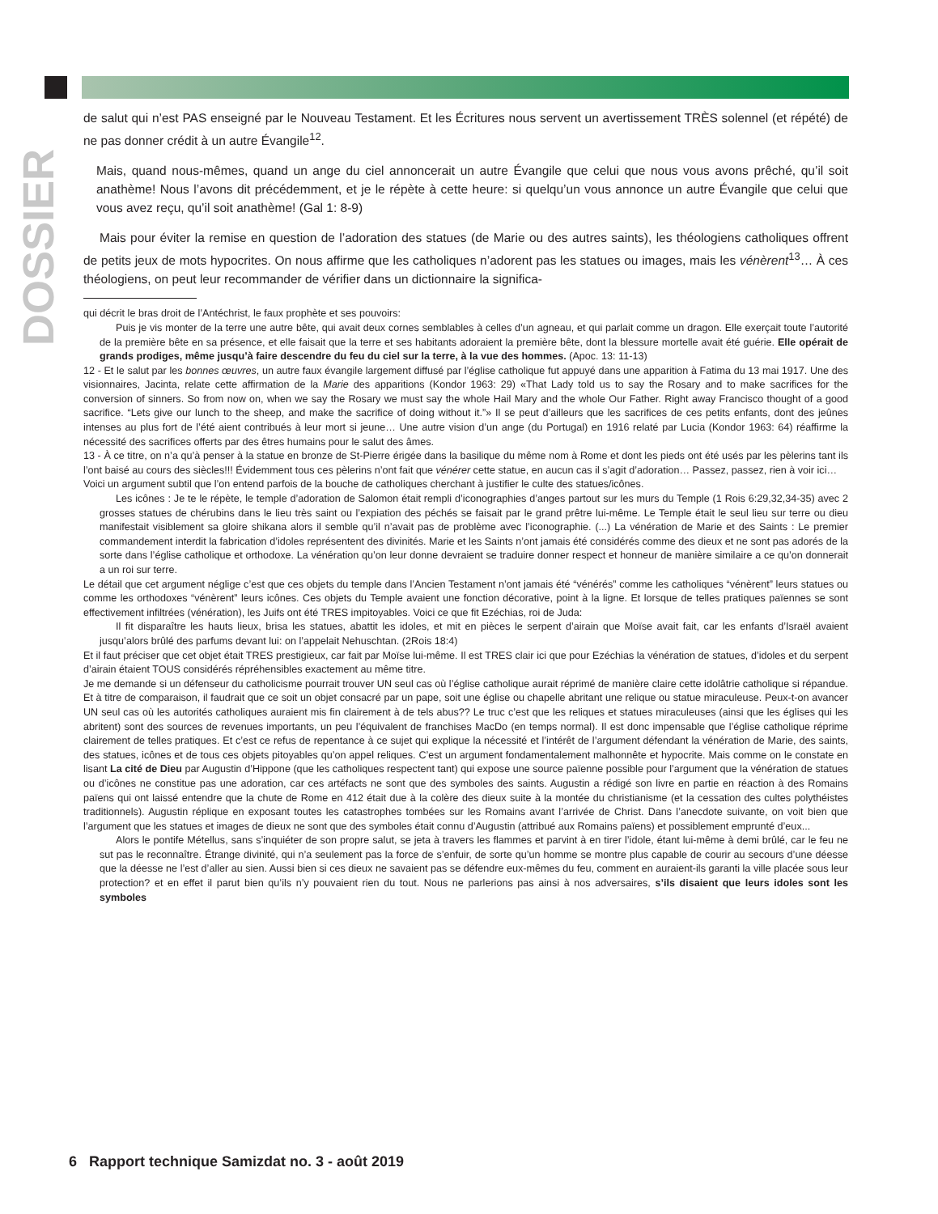DOSSIER
de salut qui n’est PAS enseigné par le Nouveau Testament. Et les Écritures nous servent un avertissement TRÈS solennel (et répété) de ne pas donner crédit à un autre Évangile<sup>12</sup>.
Mais, quand nous-mêmes, quand un ange du ciel annoncerait un autre Évangile que celui que nous vous avons prêché, qu’il soit anathème! Nous l’avons dit précédemment, et je le répète à cette heure: si quelqu’un vous annonce un autre Évangile que celui que vous avez reçu, qu’il soit anathème! (Gal 1: 8-9)
Mais pour éviter la remise en question de l’adoration des statues (de Marie ou des autres saints), les théologiens catholiques offrent de petits jeux de mots hypocrites. On nous affirme que les catholiques n’adorent pas les statues ou images, mais les vénèrent<sup>13</sup>… À ces théologiens, on peut leur recommander de vérifier dans un dictionnaire la significa-
qui décrit le bras droit de l’Antéchrist, le faux prophète et ses pouvoirs:
Puis je vis monter de la terre une autre bête, qui avait deux cornes semblables à celles d’un agneau, et qui parlait comme un dragon. Elle exerçait toute l’autorité de la première bête en sa présence, et elle faisait que la terre et ses habitants adoraient la première bête, dont la blessure mortelle avait été guérie. Elle opérait de grands prodiges, même jusqu’à faire descendre du feu du ciel sur la terre, à la vue des hommes. (Apoc. 13: 11-13)
12 - Et le salut par les bonnes œuvres, un autre faux évangile largement diffusé par l’église catholique fut appuyé dans une apparition à Fatima du 13 mai 1917. Une des visionnaires, Jacinta, relate cette affirmation de la Marie des apparitions (Kondor 1963: 29) «That Lady told us to say the Rosary and to make sacrifices for the conversion of sinners. So from now on, when we say the Rosary we must say the whole Hail Mary and the whole Our Father. Right away Francisco thought of a good sacrifice. “Lets give our lunch to the sheep, and make the sacrifice of doing without it.”» Il se peut d’ailleurs que les sacrifices de ces petits enfants, dont des jeûnes intenses au plus fort de l’été aient contribués à leur mort si jeune… Une autre vision d’un ange (du Portugal) en 1916 relaté par Lucia (Kondor 1963: 64) réaffirme la nécessité des sacrifices offerts par des êtres humains pour le salut des âmes.
13 - À ce titre, on n’a qu’à penser à la statue en bronze de St-Pierre érigée dans la basilique du même nom à Rome et dont les pieds ont été usés par les pèlerins tant ils l’ont baisé au cours des siècles!!! Évidemment tous ces pèlerins n’ont fait que vénérer cette statue, en aucun cas il s’agit d’adoration… Passez, passez, rien à voir ici…
Voici un argument subtil que l’on entend parfois de la bouche de catholiques cherchant à justifier le culte des statues/icônes.
Les icônes : Je te le répète, le temple d’adoration de Salomon était rempli d’iconographies d’anges partout sur les murs du Temple (1 Rois 6:29,32,34-35) avec 2 grosses statues de chérubins dans le lieu très saint ou l’expiation des péchés se faisait par le grand prêtre lui-même. Le Temple était le seul lieu sur terre ou dieu manifestait visiblement sa gloire shikana alors il semble qu’il n’avait pas de problème avec l’iconographie. (...) La vénération de Marie et des Saints : Le premier commandement interdit la fabrication d’idoles représentent des divinités. Marie et les Saints n’ont jamais été considérés comme des dieux et ne sont pas adorés de la sorte dans l’église catholique et orthodoxe. La vénération qu’on leur donne devraient se traduire donner respect et honneur de manière similaire a ce qu’on donnerait a un roi sur terre.
Le détail que cet argument néglige c’est que ces objets du temple dans l’Ancien Testament n’ont jamais été “vénérés” comme les catholiques “vénèrent” leurs statues ou comme les orthodoxes “vénèrent” leurs icônes. Ces objets du Temple avaient une fonction décorative, point à la ligne. Et lorsque de telles pratiques païennes se sont effectivement infiltrées (vénération), les Juifs ont été TRES impitoyables. Voici ce que fit Ezéchias, roi de Juda:
Il fit disparaître les hauts lieux, brisa les statues, abattit les idoles, et mit en pièces le serpent d’airain que Moïse avait fait, car les enfants d’Israël avaient jusqu’alors brûlé des parfums devant lui: on l’appelait Nehuschtan. (2Rois 18:4)
Et il faut préciser que cet objet était TRES prestigieux, car fait par Moïse lui-même. Il est TRES clair ici que pour Ezéchias la vénération de statues, d’idoles et du serpent d’airain étaient TOUS considérés répréhensibles exactement au même titre.
Je me demande si un défenseur du catholicisme pourrait trouver UN seul cas où l’église catholique aurait réprimé de manière claire cette idolâtrie catholique si répandue. Et à titre de comparaison, il faudrait que ce soit un objet consacré par un pape, soit une église ou chapelle abritant une relique ou statue miraculeuse. Peux-t-on avancer UN seul cas où les autorités catholiques auraient mis fin clairement à de tels abus?? Le truc c’est que les reliques et statues miraculeuses (ainsi que les églises qui les abritent) sont des sources de revenues importants, un peu l’équivalent de franchises MacDo (en temps normal). Il est donc impensable que l’église catholique réprime clairement de telles pratiques. Et c’est ce refus de repentance à ce sujet qui explique la nécessité et l’intérêt de l’argument défendant la vénération de Marie, des saints, des statues, icônes et de tous ces objets pitoyables qu’on appel reliques. C’est un argument fondamentalement malhonnête et hypocrite. Mais comme on le constate en lisant La cité de Dieu par Augustin d’Hippone (que les catholiques respectent tant) qui expose une source païenne possible pour l’argument que la vénération de statues ou d’icônes ne constitue pas une adoration, car ces artéfacts ne sont que des symboles des saints. Augustin a rédigé son livre en partie en réaction à des Romains païens qui ont laissé entendre que la chute de Rome en 412 était due à la colère des dieux suite à la montée du christianisme (et la cessation des cultes polythéistes traditionnels). Augustin réplique en exposant toutes les catastrophes tombées sur les Romains avant l’arrivée de Christ. Dans l’anecdote suivante, on voit bien que l’argument que les statues et images de dieux ne sont que des symboles était connu d’Augustin (attribué aux Romains païens) et possiblement emprunté d’eux...
Alors le pontife Métellus, sans s’inquiéter de son propre salut, se jeta à travers les flammes et parvint à en tirer l’idole, étant lui-même à demi brûlé, car le feu ne sut pas le reconnaître. Étrange divinité, qui n’a seulement pas la force de s’enfuir, de sorte qu’un homme se montre plus capable de courir au secours d’une déesse que la déesse ne l’est d’aller au sien. Aussi bien si ces dieux ne savaient pas se défendre eux-mêmes du feu, comment en auraient-ils garanti la ville placée sous leur protection? et en effet il parut bien qu’ils n’y pouvaient rien du tout. Nous ne parlerions pas ainsi à nos adversaires, s’ils disaient que leurs idoles sont les symboles
6 Rapport technique Samizdat no. 3 - août 2019